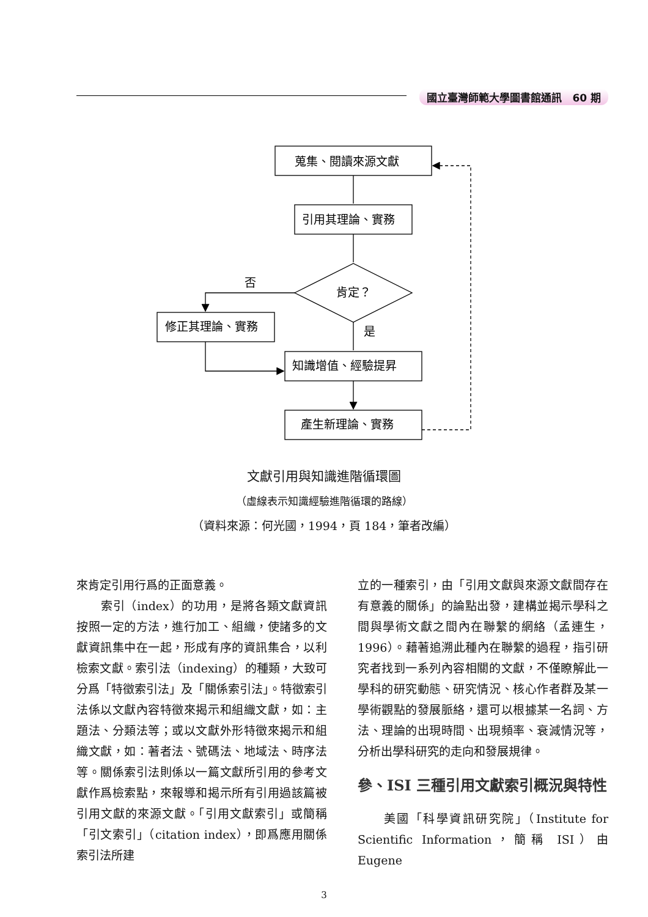國立臺灣師範大學圖書館通訊　60 期
蒐集、閱讀來源文獻
引用其理論、實務
肯定？
否
是
修正其理論、實務
知識增值、經驗提昇
產生新理論、實務
文獻引用與知識進階循環圖
（虛線表示知識經驗進階循環的路線）
（資料來源：何光國，1994，頁 184，筆者改編）
來肯定引用行爲的正面意義。
　　索引（index）的功用，是將各類文獻資訊按照一定的方法，進行加工、組織，使諸多的文獻資訊集中在一起，形成有序的資訊集合，以利檢索文獻。索引法（indexing）的種類，大致可分爲「特徵索引法」及「關係索引法」。特徵索引法係以文獻內容特徵來揭示和組織文獻，如：主題法、分類法等；或以文獻外形特徵來揭示和組織文獻，如：著者法、號碼法、地域法、時序法等。關係索引法則係以一篇文獻所引用的參考文獻作爲檢索點，來報導和揭示所有引用過該篇被引用文獻的來源文獻。「引用文獻索引」或簡稱「引文索引」（citation index），即爲應用關係索引法所建
立的一種索引，由「引用文獻與來源文獻間存在有意義的關係」的論點出發，建構並揭示學科之間與學術文獻之間內在聯繫的網絡（孟連生，1996）。藉著追溯此種內在聯繫的過程，指引研究者找到一系列內容相關的文獻，不僅瞭解此一學科的研究動態、研究情況、核心作者群及某一學術觀點的發展脈絡，還可以根據某一名詞、方法、理論的出現時間、出現頻率、衰減情況等，分析出學科研究的走向和發展規律。
參、ISI 三種引用文獻索引概況與特性
　　美國「科學資訊研究院」（Institute for Scientific Information，簡稱 ISI）由 Eugene
3